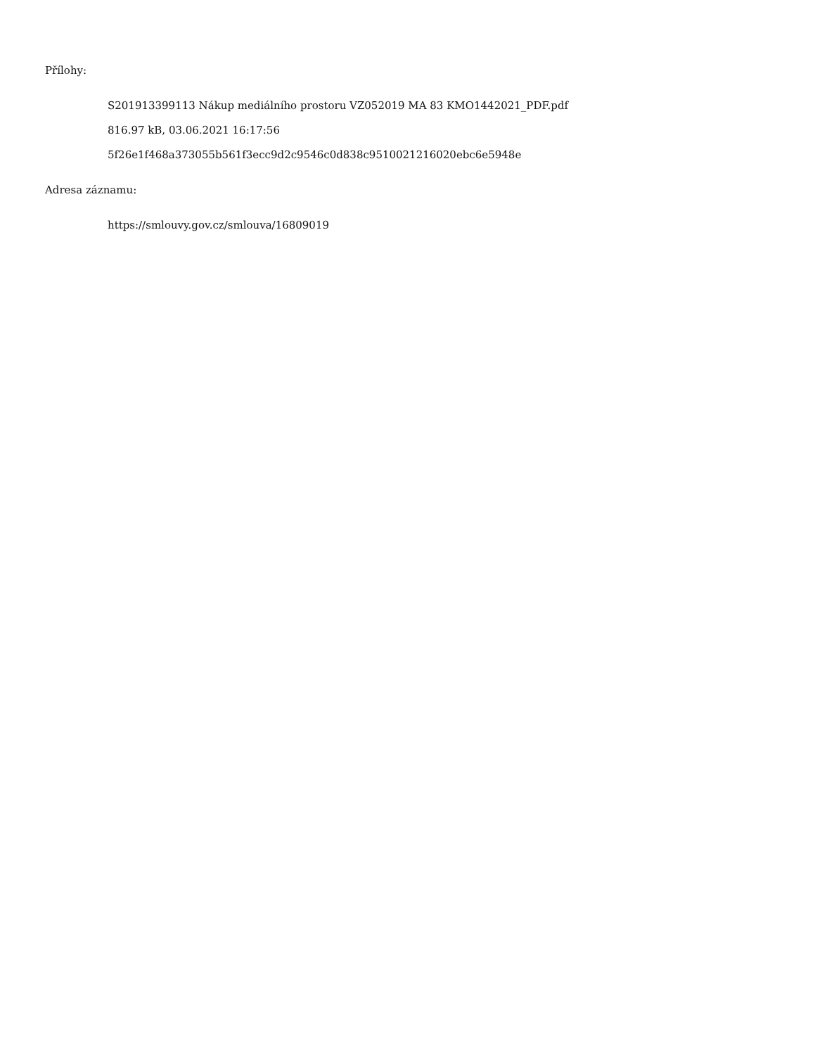Přílohy:
S201913399113 Nákup mediálního prostoru VZ052019 MA 83 KMO1442021_PDF.pdf
816.97 kB, 03.06.2021 16:17:56
5f26e1f468a373055b561f3ecc9d2c9546c0d838c9510021216020ebc6e5948e
Adresa záznamu:
https://smlouvy.gov.cz/smlouva/16809019